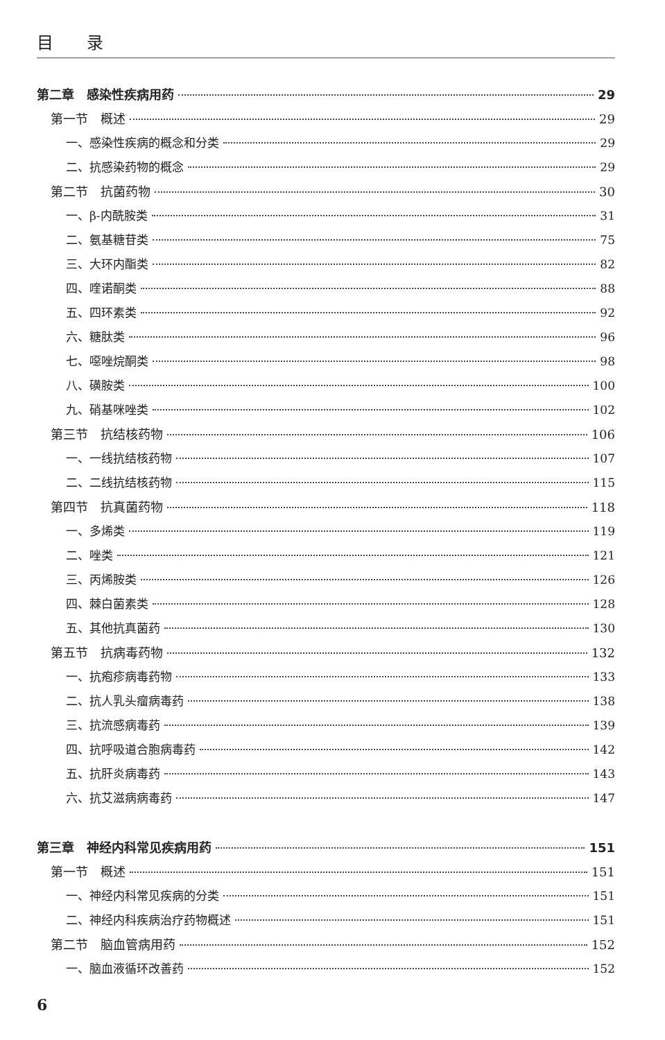目　　录
第二章　感染性疾病用药 29
第一节　概述 29
一、感染性疾病的概念和分类 29
二、抗感染药物的概念 29
第二节　抗菌药物 30
一、β-内酰胺类 31
二、氨基糖苷类 75
三、大环内酯类 82
四、喹诺酮类 88
五、四环素类 92
六、糖肽类 96
七、噁唑烷酮类 98
八、磺胺类 100
九、硝基咪唑类 102
第三节　抗结核药物 106
一、一线抗结核药物 107
二、二线抗结核药物 115
第四节　抗真菌药物 118
一、多烯类 119
二、唑类 121
三、丙烯胺类 126
四、棘白菌素类 128
五、其他抗真菌药 130
第五节　抗病毒药物 132
一、抗疱疹病毒药物 133
二、抗人乳头瘤病毒药 138
三、抗流感病毒药 139
四、抗呼吸道合胞病毒药 142
五、抗肝炎病毒药 143
六、抗艾滋病病毒药 147
第三章　神经内科常见疾病用药 151
第一节　概述 151
一、神经内科常见疾病的分类 151
二、神经内科疾病治疗药物概述 151
第二节　脑血管病用药 152
一、脑血液循环改善药 152
6